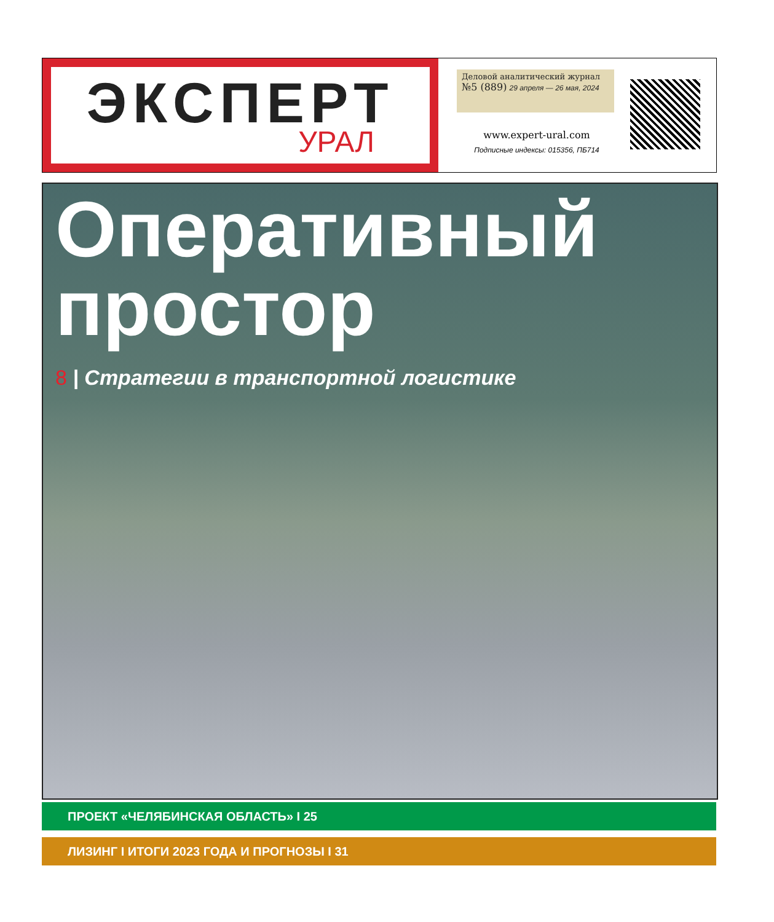ЭКСПЕРТ
УРАЛ
Деловой аналитический журнал
№5 (889) 29 апреля — 26 мая, 2024
www.expert-ural.com
Подписные индексы: 015356, ПБ714
Оперативный простор
8 | Стратегии в транспортной логистике
ПРОЕКТ «ЧЕЛЯБИНСКАЯ ОБЛАСТЬ» I 25
ЛИЗИНГ I ИТОГИ 2023 ГОДА И ПРОГНОЗЫ I 31